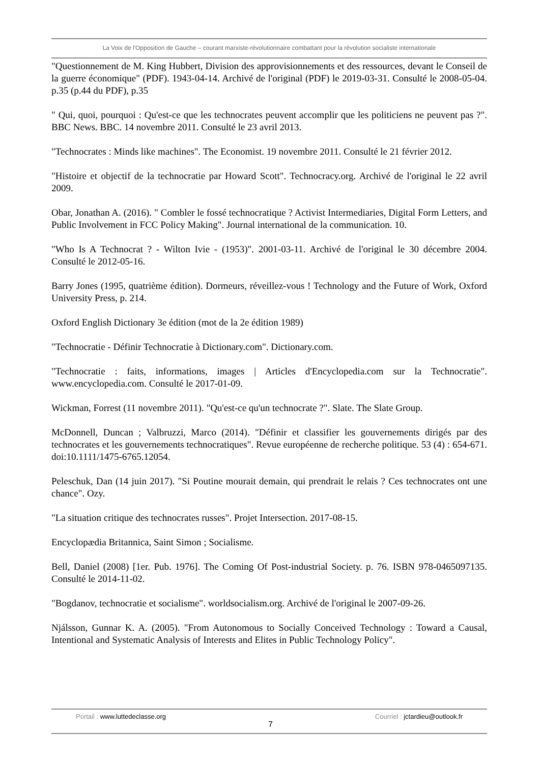La Voix de l'Opposition de Gauche – courant marxiste-révolutionnaire combattant pour la révolution socialiste internationale
"Questionnement de M. King Hubbert, Division des approvisionnements et des ressources, devant le Conseil de la guerre économique" (PDF). 1943-04-14. Archivé de l'original (PDF) le 2019-03-31. Consulté le 2008-05-04. p.35 (p.44 du PDF), p.35
" Qui, quoi, pourquoi : Qu'est-ce que les technocrates peuvent accomplir que les politiciens ne peuvent pas ?". BBC News. BBC. 14 novembre 2011. Consulté le 23 avril 2013.
"Technocrates : Minds like machines". The Economist. 19 novembre 2011. Consulté le 21 février 2012.
"Histoire et objectif de la technocratie par Howard Scott". Technocracy.org. Archivé de l'original le 22 avril 2009.
Obar, Jonathan A. (2016). " Combler le fossé technocratique ? Activist Intermediaries, Digital Form Letters, and Public Involvement in FCC Policy Making". Journal international de la communication. 10.
"Who Is A Technocrat ? - Wilton Ivie - (1953)". 2001-03-11. Archivé de l'original le 30 décembre 2004. Consulté le 2012-05-16.
Barry Jones (1995, quatrième édition). Dormeurs, réveillez-vous ! Technology and the Future of Work, Oxford University Press, p. 214.
Oxford English Dictionary 3e édition (mot de la 2e édition 1989)
"Technocratie - Définir Technocratie à Dictionary.com". Dictionary.com.
"Technocratie : faits, informations, images | Articles d'Encyclopedia.com sur la Technocratie". www.encyclopedia.com. Consulté le 2017-01-09.
Wickman, Forrest (11 novembre 2011). "Qu'est-ce qu'un technocrate ?". Slate. The Slate Group.
McDonnell, Duncan ; Valbruzzi, Marco (2014). "Définir et classifier les gouvernements dirigés par des technocrates et les gouvernements technocratiques". Revue européenne de recherche politique. 53 (4) : 654-671. doi:10.1111/1475-6765.12054.
Peleschuk, Dan (14 juin 2017). "Si Poutine mourait demain, qui prendrait le relais ? Ces technocrates ont une chance". Ozy.
"La situation critique des technocrates russes". Projet Intersection. 2017-08-15.
Encyclopædia Britannica, Saint Simon ; Socialisme.
Bell, Daniel (2008) [1er. Pub. 1976]. The Coming Of Post-industrial Society. p. 76. ISBN 978-0465097135. Consulté le 2014-11-02.
"Bogdanov, technocratie et socialisme". worldsocialism.org. Archivé de l'original le 2007-09-26.
Njálsson, Gunnar K. A. (2005). "From Autonomous to Socially Conceived Technology : Toward a Causal, Intentional and Systematic Analysis of Interests and Elites in Public Technology Policy".
Portail : www.luttedeclasse.org
7
Courriel : jctardieu@outlook.fr